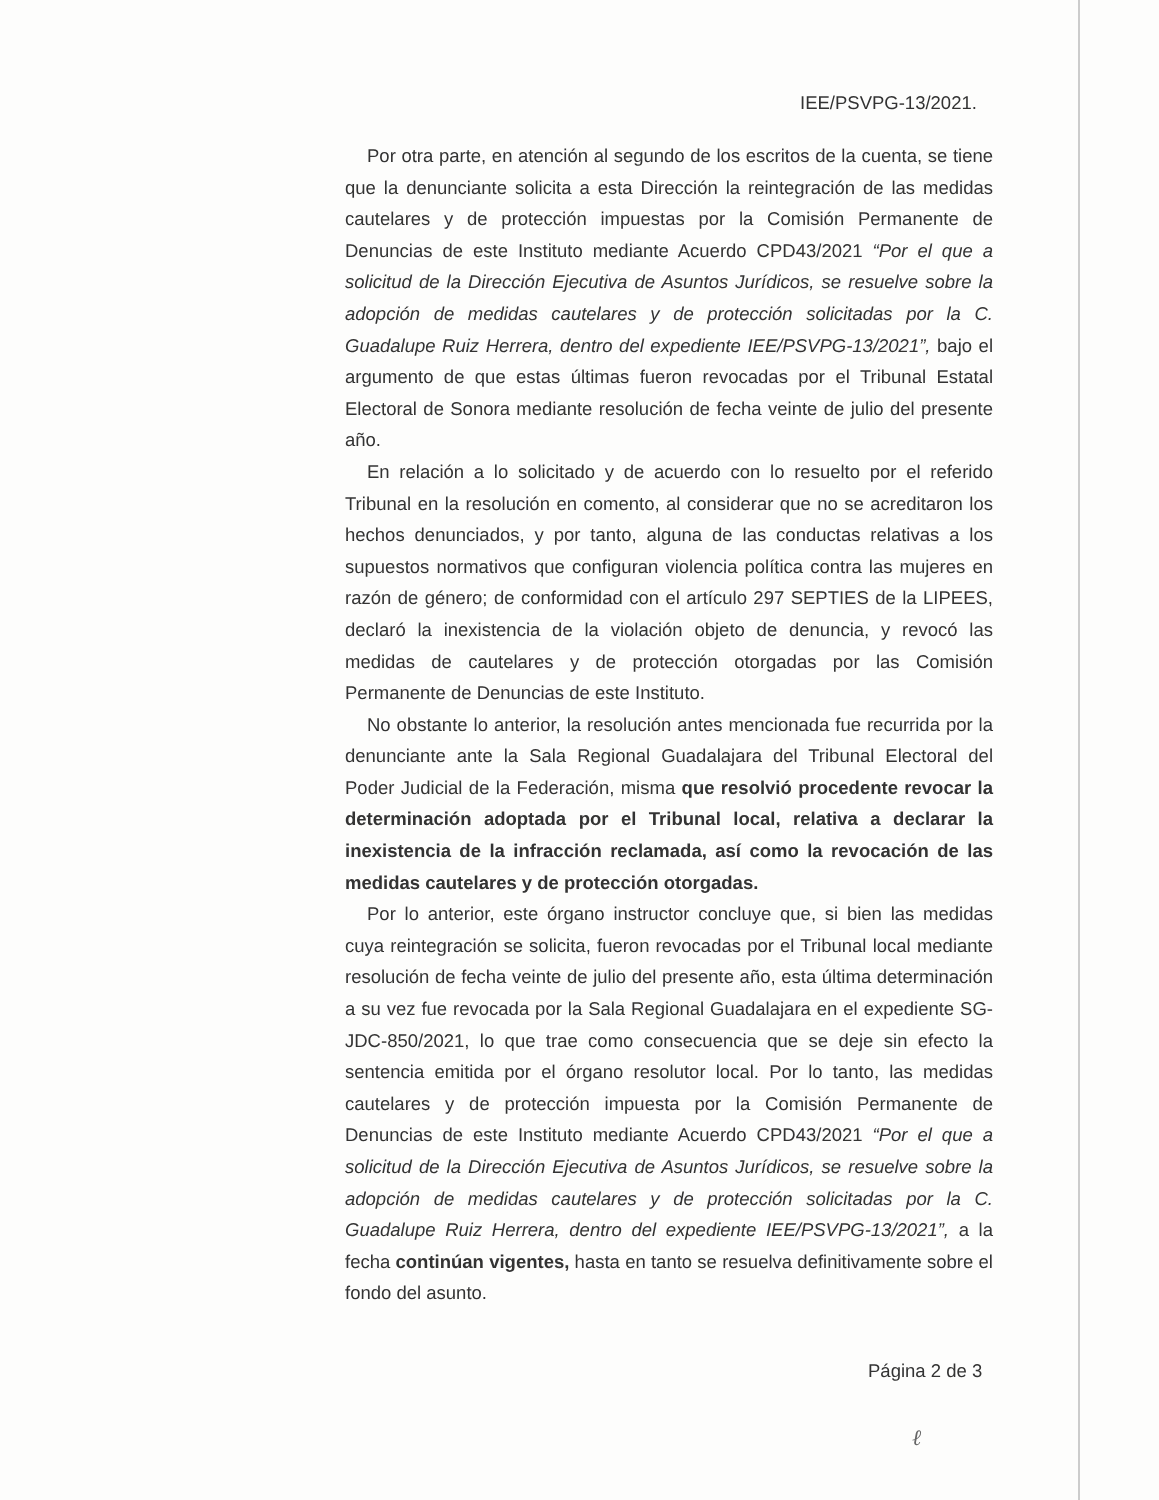IEE/PSVPG-13/2021.
Por otra parte, en atención al segundo de los escritos de la cuenta, se tiene que la denunciante solicita a esta Dirección la reintegración de las medidas cautelares y de protección impuestas por la Comisión Permanente de Denuncias de este Instituto mediante Acuerdo CPD43/2021 “Por el que a solicitud de la Dirección Ejecutiva de Asuntos Jurídicos, se resuelve sobre la adopción de medidas cautelares y de protección solicitadas por la C. Guadalupe Ruiz Herrera, dentro del expediente IEE/PSVPG-13/2021”, bajo el argumento de que estas últimas fueron revocadas por el Tribunal Estatal Electoral de Sonora mediante resolución de fecha veinte de julio del presente año.
En relación a lo solicitado y de acuerdo con lo resuelto por el referido Tribunal en la resolución en comento, al considerar que no se acreditaron los hechos denunciados, y por tanto, alguna de las conductas relativas a los supuestos normativos que configuran violencia política contra las mujeres en razón de género; de conformidad con el artículo 297 SEPTIES de la LIPEES, declaró la inexistencia de la violación objeto de denuncia, y revocó las medidas de cautelares y de protección otorgadas por las Comisión Permanente de Denuncias de este Instituto.
No obstante lo anterior, la resolución antes mencionada fue recurrida por la denunciante ante la Sala Regional Guadalajara del Tribunal Electoral del Poder Judicial de la Federación, misma que resolvió procedente revocar la determinación adoptada por el Tribunal local, relativa a declarar la inexistencia de la infracción reclamada, así como la revocación de las medidas cautelares y de protección otorgadas.
Por lo anterior, este órgano instructor concluye que, si bien las medidas cuya reintegración se solicita, fueron revocadas por el Tribunal local mediante resolución de fecha veinte de julio del presente año, esta última determinación a su vez fue revocada por la Sala Regional Guadalajara en el expediente SG-JDC-850/2021, lo que trae como consecuencia que se deje sin efecto la sentencia emitida por el órgano resolutor local. Por lo tanto, las medidas cautelares y de protección impuesta por la Comisión Permanente de Denuncias de este Instituto mediante Acuerdo CPD43/2021 “Por el que a solicitud de la Dirección Ejecutiva de Asuntos Jurídicos, se resuelve sobre la adopción de medidas cautelares y de protección solicitadas por la C. Guadalupe Ruiz Herrera, dentro del expediente IEE/PSVPG-13/2021”, a la fecha continúan vigentes, hasta en tanto se resuelva definitivamente sobre el fondo del asunto.
Página 2 de 3
ℓ